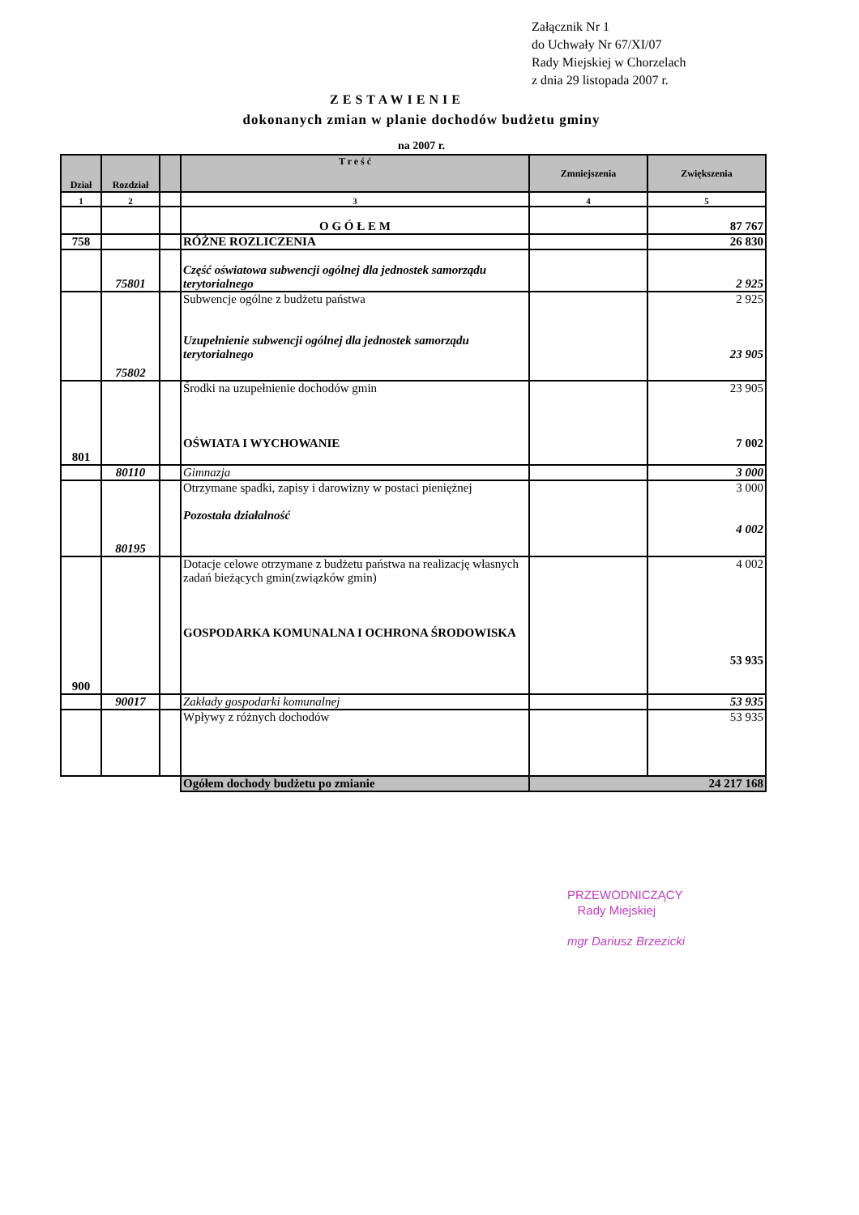Załącznik Nr 1
do Uchwały Nr 67/XI/07
Rady Miejskiej w Chorzelach
z dnia 29 listopada 2007 r.
ZESTAWIENIE
dokonanych zmian w planie dochodów budżetu gminy
na 2007 r.
| Dział | Rozdział | | T r e ś ć | Zmniejszenia | Zwiększenia |
| --- | --- | --- | --- | --- | --- |
| 1 | 2 | | 3 | 4 | 5 |
| | | | O G Ó Ł E M | | 87 767 |
| 758 | | | RÓŻNE ROZLICZENIA | | 26 830 |
| | 75801 | | Część oświatowa subwencji ogólnej dla jednostek samorządu terytorialnego | | 2 925 |
| | 75802 | | Subwencje ogólne z budżetu państwa Uzupełnienie subwencji ogólnej dla jednostek samorządu terytorialnego | | 2 925 23 905 |
| 801 | | | Środki na uzupełnienie dochodów gmin OŚWIATA I WYCHOWANIE | | 23 905 7 002 |
| | 80110 | | Gimnazja | | 3 000 |
| | 80195 | | Otrzymane spadki, zapisy i darowizny w postaci pieniężnej Pozostała działalność | | 3 000 4 002 |
| 900 | | | Dotacje celowe otrzymane z budżetu państwa na realizację własnych zadań bieżących gmin(związków gmin) GOSPODARKA KOMUNALNA I OCHRONA ŚRODOWISKA | | 4 002 53 935 |
| | 90017 | | Zakłady gospodarki komunalnej | | 53 935 |
| | | | Wpływy z różnych dochodów | | 53 935 |
| | | | Ogółem dochody budżetu po zmianie | 24 217 168 | |
PRZEWODNICZĄCY
Rady Miejskiej
mgr Dariusz Brzezicki